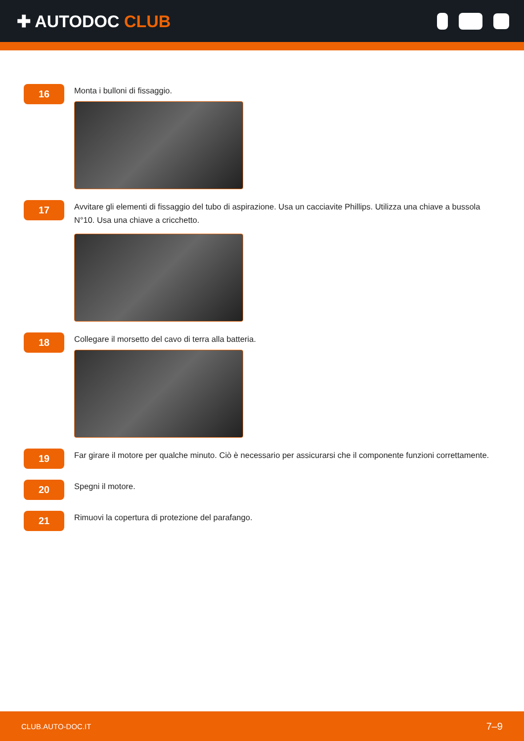✚ AUTODOC CLUB
16
Monta i bulloni di fissaggio.
17
Avvitare gli elementi di fissaggio del tubo di aspirazione. Usa un cacciavite Phillips. Utilizza una chiave a bussola N°10. Usa una chiave a cricchetto.
18
Collegare il morsetto del cavo di terra alla batteria.
19
Far girare il motore per qualche minuto. Ciò è necessario per assicurarsi che il componente funzioni correttamente.
20
Spegni il motore.
21
Rimuovi la copertura di protezione del parafango.
CLUB.AUTO-DOC.IT 7–9